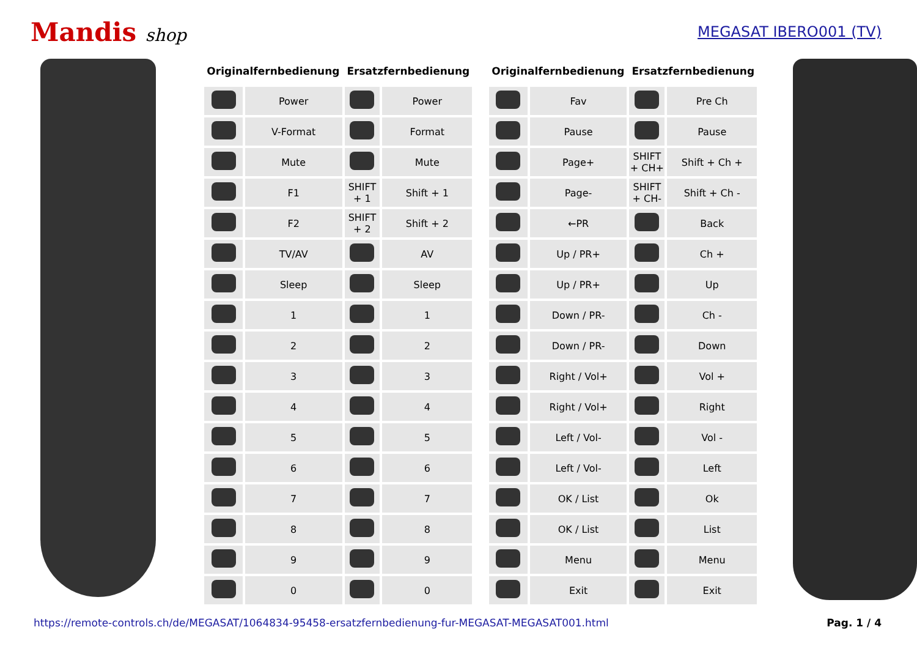Mandis shop
MEGASAT IBERO001 (TV)
| Originalfernbedienung | | Ersatzfernbedienung | |
| --- | --- | --- | --- |
| | Power | | Power |
| | V-Format | | Format |
| | Mute | | Mute |
| | F1 | SHIFT + 1 | Shift + 1 |
| | F2 | SHIFT + 2 | Shift + 2 |
| | TV/AV | | AV |
| | Sleep | | Sleep |
| | 1 | | 1 |
| | 2 | | 2 |
| | 3 | | 3 |
| | 4 | | 4 |
| | 5 | | 5 |
| | 6 | | 6 |
| | 7 | | 7 |
| | 8 | | 8 |
| | 9 | | 9 |
| | 0 | | 0 |
| Originalfernbedienung | | Ersatzfernbedienung | |
| --- | --- | --- | --- |
| | Fav | | Pre Ch |
| | Pause | | Pause |
| | Page+ | SHIFT + CH+ | Shift + Ch + |
| | Page- | SHIFT + CH- | Shift + Ch - |
| | ←PR | | Back |
| | Up / PR+ | | Ch + |
| | Up / PR+ | | Up |
| | Down / PR- | | Ch - |
| | Down / PR- | | Down |
| | Right / Vol+ | | Vol + |
| | Right / Vol+ | | Right |
| | Left / Vol- | | Vol - |
| | Left / Vol- | | Left |
| | OK / List | | Ok |
| | OK / List | | List |
| | Menu | | Menu |
| | Exit | | Exit |
https://remote-controls.ch/de/MEGASAT/1064834-95458-ersatzfernbedienung-fur-MEGASAT-MEGASAT001.html Pag. 1 / 4